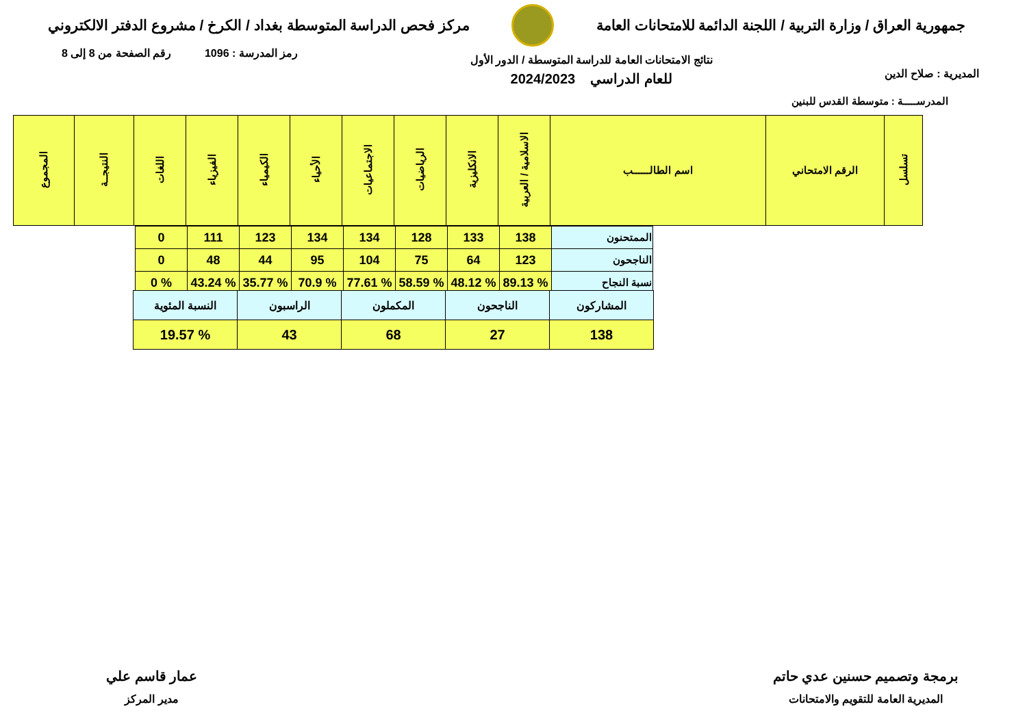جمهورية العراق / وزارة التربية / اللجنة الدائمة للامتحانات العامة
مركز فحص الدراسة المتوسطة بغداد / الكرخ / مشروع الدفتر الالكتروني
المديرية : صلاح الدين
نتائج الامتحانات العامة للدراسة المتوسطة / الدور الأول
للعام الدراسي 2024/2023
رمز المدرسة : 1096 رقم الصفحة من 8 إلى 8
المدرســـــة : متوسطة القدس للبنين
| تسلسل | الرقم الامتحاني | اسم الطالــــــب | الاسلامية / العربية | الانكليزية | الرياضيات | الاجتماعيات | الأحياء | الكيمياء | الفيزياء | اللغات | النتيجــة | المجموع |
| --- | --- | --- | --- | --- | --- | --- | --- | --- | --- | --- | --- | --- |
| الممتحنون | 138 | 133 | 128 | 134 | 134 | 123 | 111 | 0 |
| الناجحون | 123 | 64 | 75 | 104 | 95 | 44 | 48 | 0 |
| نسبة النجاح | % 89.13 | % 48.12 | % 58.59 | % 77.61 | % 70.9 | % 35.77 | % 43.24 | % 0 |
| المشاركون | الناجحون | المكملون | الراسبون | النسبة المئوية |
| 138 | 27 | 68 | 43 | % 19.57 |
برمجة وتصميم حسنين عدي حاتم
المديرية العامة للتقويم والامتحانات
عمار قاسم علي
مدير المركز